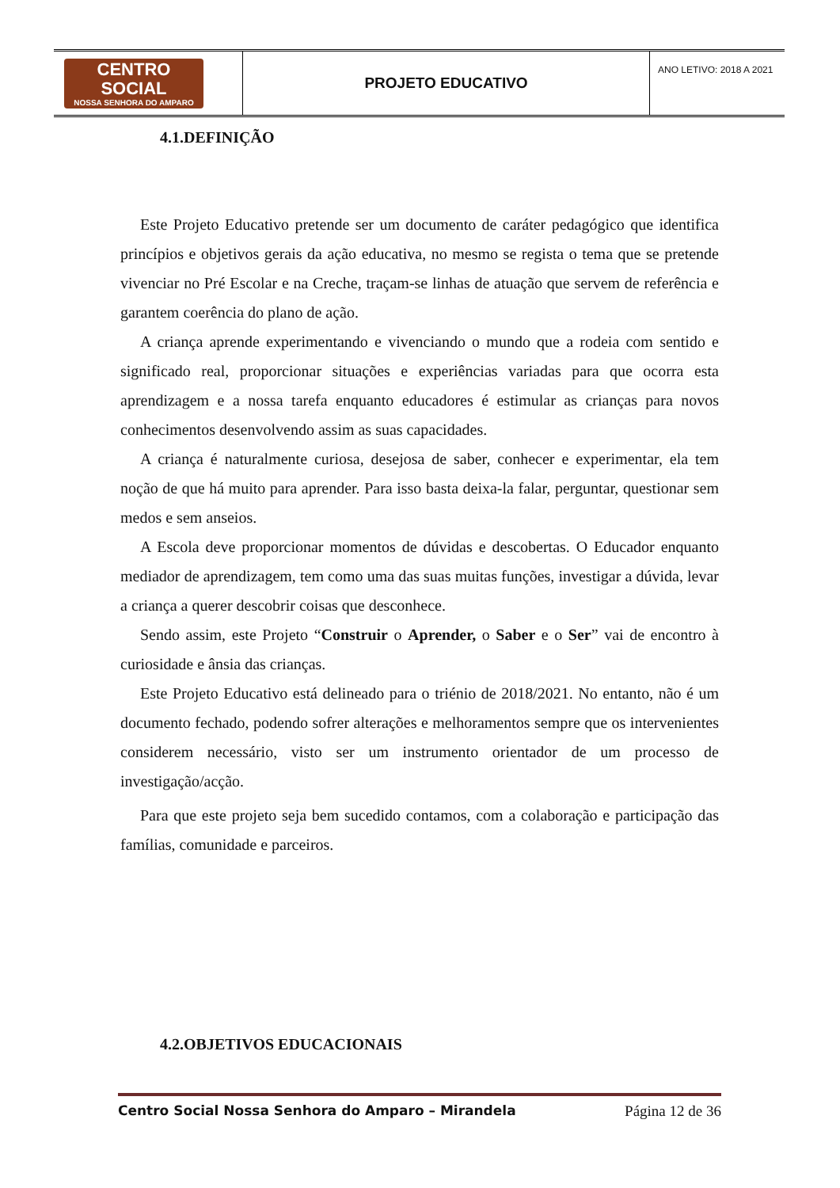| CENTRO SOCIAL NOSSA SENHORA DO AMPARO | PROJETO EDUCATIVO | ANO LETIVO: 2018 A 2021 |
4.1.DEFINIÇÃO
Este Projeto Educativo pretende ser um documento de caráter pedagógico que identifica princípios e objetivos gerais da ação educativa, no mesmo se regista o tema que se pretende vivenciar no Pré Escolar e na Creche, traçam-se linhas de atuação que servem de referência e garantem coerência do plano de ação.
A criança aprende experimentando e vivenciando o mundo que a rodeia com sentido e significado real, proporcionar situações e experiências variadas para que ocorra esta aprendizagem e a nossa tarefa enquanto educadores é estimular as crianças para novos conhecimentos desenvolvendo assim as suas capacidades.
A criança é naturalmente curiosa, desejosa de saber, conhecer e experimentar, ela tem noção de que há muito para aprender. Para isso basta deixa-la falar, perguntar, questionar sem medos e sem anseios.
A Escola deve proporcionar momentos de dúvidas e descobertas. O Educador enquanto mediador de aprendizagem, tem como uma das suas muitas funções, investigar a dúvida, levar a criança a querer descobrir coisas que desconhece.
Sendo assim, este Projeto “Construir o Aprender, o Saber e o Ser” vai de encontro à curiosidade e ânsia das crianças.
Este Projeto Educativo está delineado para o triénio de 2018/2021. No entanto, não é um documento fechado, podendo sofrer alterações e melhoramentos sempre que os intervenientes considerem necessário, visto ser um instrumento orientador de um processo de investigação/acção.
Para que este projeto seja bem sucedido contamos, com a colaboração e participação das famílias, comunidade e parceiros.
4.2.OBJETIVOS EDUCACIONAIS
Centro Social Nossa Senhora do Amparo – Mirandela Página 12 de 36